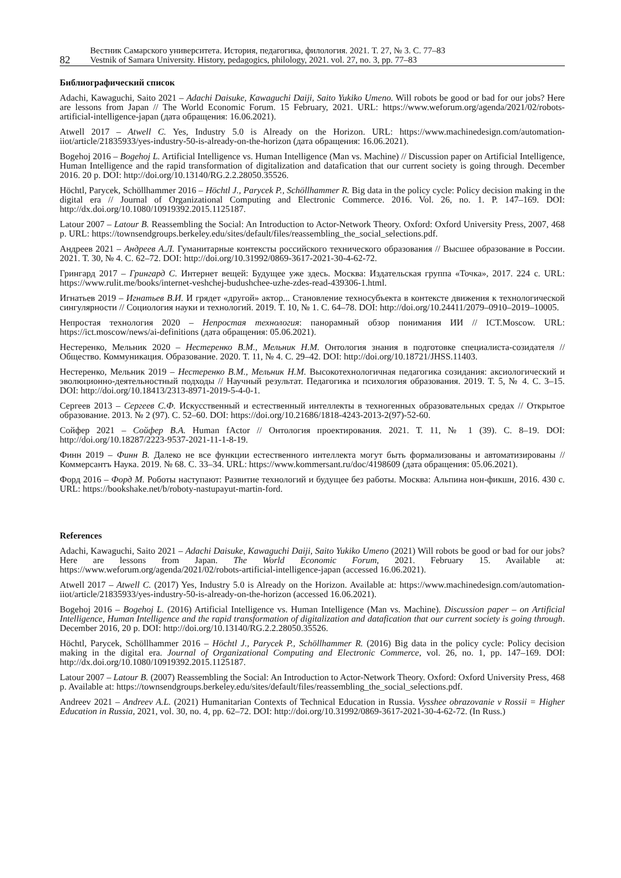82
Вестник Самарского университета. История, педагогика, филология. 2021. Т. 27, № 3. С. 77–83
Vestnik of Samara University. History, pedagogics, philology, 2021. vol. 27, no. 3, pp. 77–83
Библиографический список
Adachi, Kawaguchi, Saito 2021 – Adachi Daisuke, Kawaguchi Daiji, Saito Yukiko Umeno. Will robots be good or bad for our jobs? Here are lessons from Japan // The World Economic Forum. 15 February, 2021. URL: https://www.weforum.org/agenda/2021/02/robots-artificial-intelligence-japan (дата обращения: 16.06.2021).
Atwell 2017 – Atwell C. Yes, Industry 5.0 is Already on the Horizon. URL: https://www.machinedesign.com/automation-iiot/article/21835933/yes-industry-50-is-already-on-the-horizon (дата обращения: 16.06.2021).
Bogehoj 2016 – Bogehoj L. Artificial Intelligence vs. Human Intelligence (Man vs. Machine) // Discussion paper on Artificial Intelligence, Human Intelligence and the rapid transformation of digitalization and datafication that our current society is going through. December 2016. 20 p. DOI: http://doi.org/10.13140/RG.2.2.28050.35526.
Höchtl, Parycek, Schöllhammer 2016 – Höchtl J., Parycek P., Schöllhammer R. Big data in the policy cycle: Policy decision making in the digital era // Journal of Organizational Computing and Electronic Commerce. 2016. Vol. 26, no. 1. P. 147–169. DOI: http://dx.doi.org/10.1080/10919392.2015.1125187.
Latour 2007 – Latour B. Reassembling the Social: An Introduction to Actor-Network Theory. Oxford: Oxford University Press, 2007, 468 p. URL: https://townsendgroups.berkeley.edu/sites/default/files/reassembling_the_social_selections.pdf.
Андреев 2021 – Андреев А.Л. Гуманитарные контексты российского технического образования // Высшее образование в России. 2021. Т. 30, № 4. С. 62–72. DOI: http://doi.org/10.31992/0869-3617-2021-30-4-62-72.
Грингард 2017 – Грингард С. Интернет вещей: Будущее уже здесь. Москва: Издательская группа «Точка», 2017. 224 с. URL: https://www.rulit.me/books/internet-veshchej-budushchee-uzhe-zdes-read-439306-1.html.
Игнатьев 2019 – Игнатьев В.И. И грядет «другой» актор... Становление техносубъекта в контексте движения к технологической сингулярности // Социология науки и технологий. 2019. Т. 10, № 1. С. 64–78. DOI: http://doi.org/10.24411/2079–0910–2019–10005.
Непростая технология 2020 – Непростая технология: панорамный обзор понимания ИИ // ICT.Moscow. URL: https://ict.moscow/news/ai-definitions (дата обращения: 05.06.2021).
Нестеренко, Мельник 2020 – Нестеренко В.М., Мельник Н.М. Онтология знания в подготовке специалиста-созидателя // Общество. Коммуникация. Образование. 2020. Т. 11, № 4. С. 29–42. DOI: http://doi.org/10.18721/JHSS.11403.
Нестеренко, Мельник 2019 – Нестеренко В.М., Мельник Н.М. Высокотехнологичная педагогика созидания: аксиологический и эволюционно-деятельностный подходы // Научный результат. Педагогика и психология образования. 2019. Т. 5, № 4. С. 3–15. DOI: http://doi.org/10.18413/2313-8971-2019-5-4-0-1.
Сергеев 2013 – Сергеев С.Ф. Искусственный и естественный интеллекты в техногенных образовательных средах // Открытое образование. 2013. № 2 (97). С. 52–60. DOI: https://doi.org/10.21686/1818-4243-2013-2(97)-52-60.
Сойфер 2021 – Сойфер В.А. Human fActor // Онтология проектирования. 2021. Т. 11, № 1 (39). С. 8–19. DOI: http://doi.org/10.18287/2223-9537-2021-11-1-8-19.
Финн 2019 – Финн В. Далеко не все функции естественного интеллекта могут быть формализованы и автоматизированы // Коммерсантъ Наука. 2019. № 68. С. 33–34. URL: https://www.kommersant.ru/doc/4198609 (дата обращения: 05.06.2021).
Форд 2016 – Форд М. Роботы наступают: Развитие технологий и будущее без работы. Москва: Альпина нон-фикшн, 2016. 430 с. URL: https://bookshake.net/b/roboty-nastupayut-martin-ford.
References
Adachi, Kawaguchi, Saito 2021 – Adachi Daisuke, Kawaguchi Daiji, Saito Yukiko Umeno (2021) Will robots be good or bad for our jobs? Here are lessons from Japan. The World Economic Forum, 2021. February 15. Available at: https://www.weforum.org/agenda/2021/02/robots-artificial-intelligence-japan (accessed 16.06.2021).
Atwell 2017 – Atwell C. (2017) Yes, Industry 5.0 is Already on the Horizon. Available at: https://www.machinedesign.com/automation-iiot/article/21835933/yes-industry-50-is-already-on-the-horizon (accessed 16.06.2021).
Bogehoj 2016 – Bogehoj L. (2016) Artificial Intelligence vs. Human Intelligence (Man vs. Machine). Discussion paper – on Artificial Intelligence, Human Intelligence and the rapid transformation of digitalization and datafication that our current society is going through. December 2016, 20 p. DOI: http://doi.org/10.13140/RG.2.2.28050.35526.
Höchtl, Parycek, Schöllhammer 2016 – Höchtl J., Parycek P., Schöllhammer R. (2016) Big data in the policy cycle: Policy decision making in the digital era. Journal of Organizational Computing and Electronic Commerce, vol. 26, no. 1, pp. 147–169. DOI: http://dx.doi.org/10.1080/10919392.2015.1125187.
Latour 2007 – Latour B. (2007) Reassembling the Social: An Introduction to Actor-Network Theory. Oxford: Oxford University Press, 468 p. Available at: https://townsendgroups.berkeley.edu/sites/default/files/reassembling_the_social_selections.pdf.
Andreev 2021 – Andreev A.L. (2021) Humanitarian Contexts of Technical Education in Russia. Vysshee obrazovanie v Rossii = Higher Education in Russia, 2021, vol. 30, no. 4, pp. 62–72. DOI: http://doi.org/10.31992/0869-3617-2021-30-4-62-72. (In Russ.)